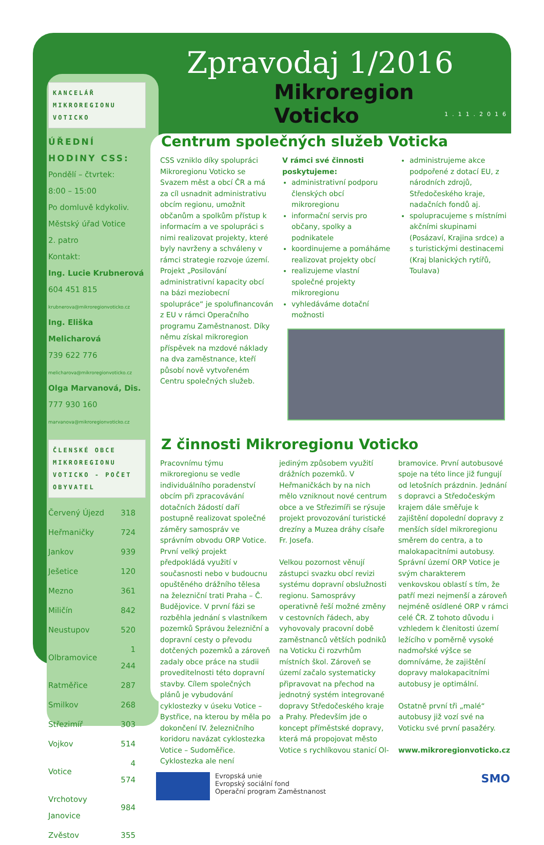KANCELÁŘ
MIKROREGIONU
VOTICKO
ÚŘEDNÍ HODINY CSS:
Pondělí – čtvrtek:
8:00 – 15:00
Po domluvě kdykoliv.
Městský úřad Votice
2. patro
Kontakt:
Ing. Lucie Krubnerová
604 451 815
krubnerova@mikroregionvoticko.cz
Ing. Eliška Melicharová
739 622 776
melicharova@mikroregionvoticko.cz
Olga Marvanová, Dis.
777 930 160
marvanova@mikroregionvoticko.cz
ČLENSKÉ OBCE MIKROREGIONU VOTICKO - POČET OBYVATEL
| Červený Újezd | 318 |
| Heřmaničky | 724 |
| Jankov | 939 |
| Ješetice | 120 |
| Mezno | 361 |
| Miličín | 842 |
| Neustupov | 520 |
| Olbramovice | 1 244 |
| Ratměřice | 287 |
| Smilkov | 268 |
| Střezimíř | 303 |
| Vojkov | 514 |
| Votice | 4 574 |
| Vrchotovy Janovice | 984 |
| Zvěstov | 355 |
Zpravodaj 1/2016
Mikroregion
Voticko
1.11.2016
Centrum společných služeb Voticka
CSS vzniklo díky spolupráci Mikroregionu Voticko se Svazem měst a obcí ČR a má za cíl usnadnit administrativu obcím regionu, umožnit občanům a spolkům přístup k informacím a ve spolupráci s nimi realizovat projekty, které byly navrženy a schváleny v rámci strategie rozvoje území. Projekt „Posilování administrativní kapacity obcí na bázi meziobecní spolupráce“ je spolufinancován z EU v rámci Operačního programu Zaměstnanost. Díky němu získal mikroregion příspěvek na mzdové náklady na dva zaměstnance, kteří působí nově vytvořeném Centru společných služeb.
V rámci své činnosti poskytujeme:
administrativní podporu členských obcí mikroregionu
informační servis pro občany, spolky a podnikatele
koordinujeme a pomáháme realizovat projekty obcí
realizujeme vlastní společné projekty mikroregionu
vyhledáváme dotační možnosti
administrujeme akce podpořené z dotací EU, z národních zdrojů, Středočeského kraje, nadačních fondů aj.
spolupracujeme s místními akčními skupinami (Posázaví, Krajina srdce) a s turistickými destinacemi (Kraj blanických rytířů, Toulava)
Z činnosti Mikroregionu Voticko
Pracovnímu týmu mikroregionu se vedle individuálního poradenství obcím při zpracovávání dotačních žádostí daří postupně realizovat společné záměry samospráv ve správním obvodu ORP Votice. První velký projekt předpokládá využití v současnosti nebo v budoucnu opuštěného drážního tělesa na železniční trati Praha – Č. Budějovice. V první fázi se rozběhla jednání s vlastníkem pozemků Správou železniční a dopravní cesty o převodu dotčených pozemků a zároveň zadaly obce práce na studii proveditelnosti této dopravní stavby. Cílem společných plánů je vybudování cyklostezky v úseku Votice – Bystřice, na kterou by měla po dokončení IV. železničního koridoru navázat cyklostezka Votice – Sudoměřice. Cyklostezka ale není
jediným způsobem využití drážních pozemků. V Heřmaničkách by na nich mělo vzniknout nové centrum obce a ve Střezimíři se rýsuje projekt provozování turistické drezíny a Muzea dráhy císaře Fr. Josefa.
Velkou pozornost věnují zástupci svazku obcí revizi systému dopravní obslužnosti regionu. Samosprávy operativně řeší možné změny v cestovních řádech, aby vyhovovaly pracovní době zaměstnanců větších podniků na Voticku či rozvrhům místních škol. Zároveň se území začalo systematicky připravovat na přechod na jednotný systém integrované dopravy Středočeského kraje a Prahy. Především jde o koncept příměstské dopravy, která má propojovat město Votice s rychlíkovou stanicí Ol-
bramovice. První autobusové spoje na této lince již fungují od letošních prázdnin. Jednání s dopravci a Středočeským krajem dále směřuje k zajištění dopolední dopravy z menších sídel mikroregionu směrem do centra, a to malokapacitními autobusy. Správní území ORP Votice je svým charakterem venkovskou oblastí s tím, že patří mezi nejmenší a zároveň nejméně osídlené ORP v rámci celé ČR. Z tohoto důvodu i vzhledem k členitosti území ležícího v poměrně vysoké nadmořské výšce se domníváme, že zajištění dopravy malokapacitními autobusy je optimální.
Ostatně první tři „malé“ autobusy již vozí své na Voticku své první pasažéry.
www.mikroregionvoticko.cz
Evropská unie
Evropský sociální fond
Operační program Zaměstnanost
SMO